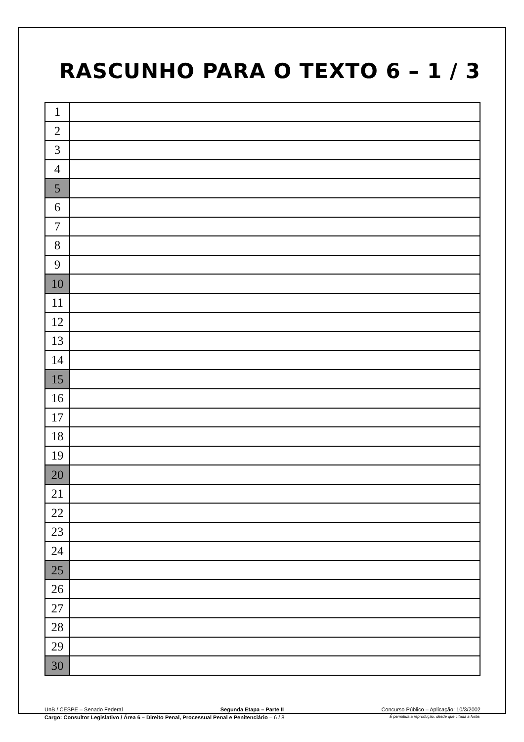RASCUNHO PARA O TEXTO 6 – 1 / 3
| 1 | |
| 2 | |
| 3 | |
| 4 | |
| 5 | |
| 6 | |
| 7 | |
| 8 | |
| 9 | |
| 10 | |
| 11 | |
| 12 | |
| 13 | |
| 14 | |
| 15 | |
| 16 | |
| 17 | |
| 18 | |
| 19 | |
| 20 | |
| 21 | |
| 22 | |
| 23 | |
| 24 | |
| 25 | |
| 26 | |
| 27 | |
| 28 | |
| 29 | |
| 30 | |
UnB / CESPE – Senado Federal Segunda Etapa – Parte II Concurso Público – Aplicação: 10/3/2002
Cargo: Consultor Legislativo / Área 6 – Direito Penal, Processual Penal e Penitenciário – 6 / 8 É permitida a reprodução, desde que citada a fonte.